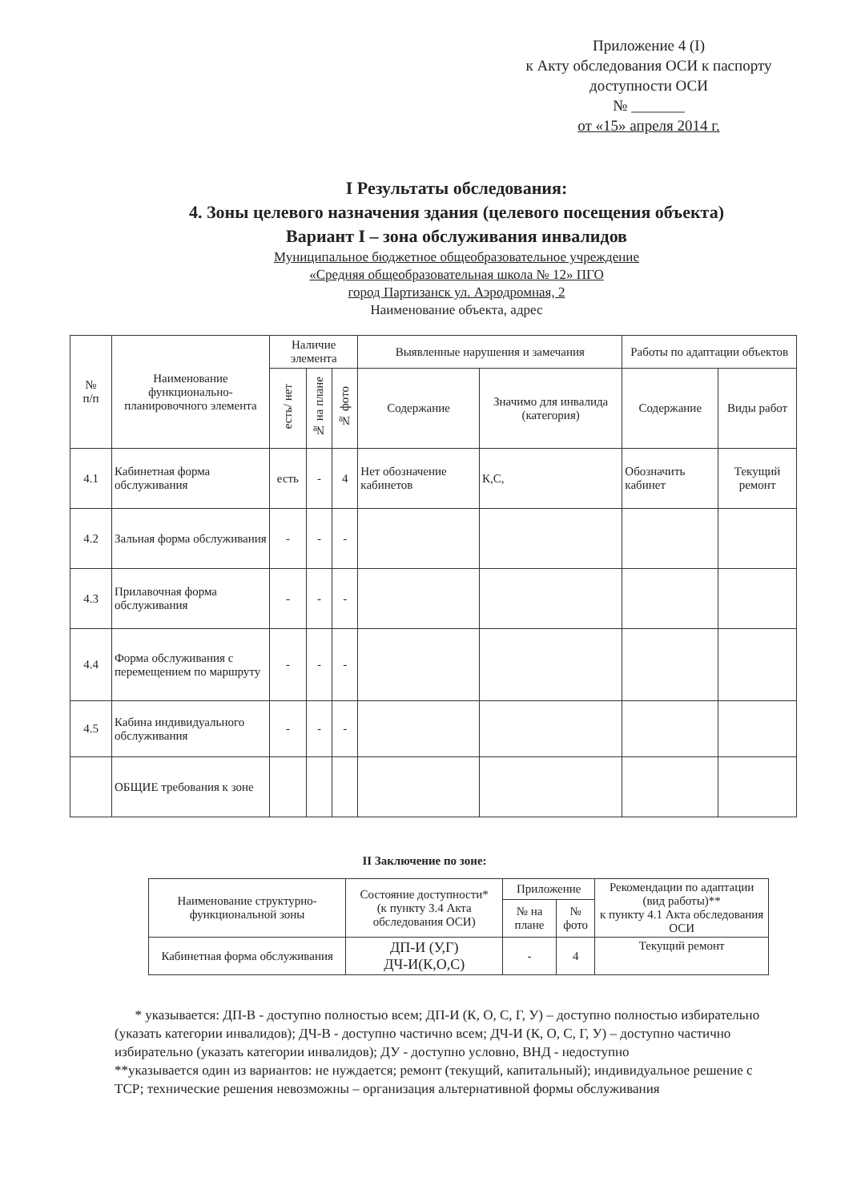Приложение 4 (I)
к Акту обследования ОСИ к паспорту
доступности ОСИ
№ _______
от «15» апреля 2014 г.
I Результаты обследования:
4. Зоны целевого назначения здания (целевого посещения объекта)
Вариант I – зона обслуживания инвалидов
Муниципальное бюджетное общеобразовательное учреждение
«Средняя общеобразовательная школа № 12» ПГО
город Партизанск ул. Аэродромная, 2
Наименование объекта, адрес
| № п/п | Наименование функционально-планировочного элемента | Наличие элемента | | | Выявленные нарушения и замечания | | Работы по адаптации объектов | |
| --- | --- | --- | --- | --- | --- | --- | --- | --- |
| | | есть/ нет | № на плане | № фото | Содержание | Значимо для инвалида (категория) | Содержание | Виды работ |
| 4.1 | Кабинетная форма обслуживания | есть | - | 4 | Нет обозначение кабинетов | К,С, | Обозначить кабинет | Текущий ремонт |
| 4.2 | Зальная форма обслуживания | - | - | - | | | | |
| 4.3 | Прилавочная форма обслуживания | - | - | - | | | | |
| 4.4 | Форма обслуживания с перемещением по маршруту | - | - | - | | | | |
| 4.5 | Кабина индивидуального обслуживания | - | - | - | | | | |
| | ОБЩИЕ требования к зоне | | | | | | | |
II Заключение по зоне:
| Наименование структурно-функциональной зоны | Состояние доступности* (к пункту 3.4 Акта обследования ОСИ) | Приложение | | Рекомендации по адаптации (вид работы)** к пункту 4.1 Акта обследования ОСИ |
| --- | --- | --- | --- | --- |
| | | № на плане | № фото | |
| Кабинетная форма обслуживания | ДП-И (У,Г) ДЧ-И(К,О,С) | - | 4 | Текущий ремонт |
* указывается: ДП-В - доступно полностью всем; ДП-И (К, О, С, Г, У) – доступно полностью избирательно (указать категории инвалидов); ДЧ-В - доступно частично всем; ДЧ-И (К, О, С, Г, У) – доступно частично избирательно (указать категории инвалидов); ДУ - доступно условно, ВНД - недоступно
**указывается один из вариантов: не нуждается; ремонт (текущий, капитальный); индивидуальное решение с ТСР; технические решения невозможны – организация альтернативной формы обслуживания